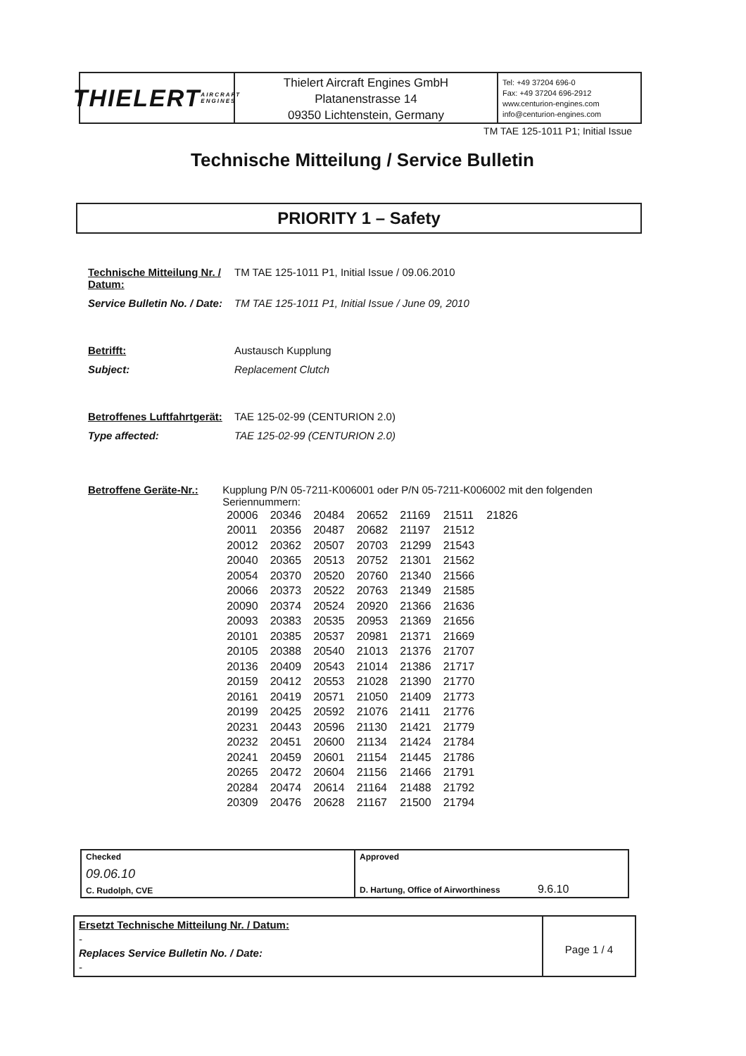THIELERT AIRCRAFT ENGINES
Thielert Aircraft Engines GmbH
Platanenstrasse 14
09350 Lichtenstein, Germany
Tel: +49 37204 696-0
Fax: +49 37204 696-2912
www.centurion-engines.com
info@centurion-engines.com
TM TAE 125-1011 P1; Initial Issue
Technische Mitteilung / Service Bulletin
PRIORITY 1 – Safety
Technische Mitteilung Nr. / Datum:
TM TAE 125-1011 P1, Initial Issue / 09.06.2010
Service Bulletin No. / Date:
TM TAE 125-1011 P1, Initial Issue / June 09, 2010
Betrifft: Austausch Kupplung
Subject: Replacement Clutch
Betroffenes Luftfahrtgerät:
TAE 125-02-99 (CENTURION 2.0)
Type affected: TAE 125-02-99 (CENTURION 2.0)
Betroffene Geräte-Nr.: Kupplung P/N 05-7211-K006001 oder P/N 05-7211-K006002 mit den folgenden Seriennummern:
| 20006 | 20346 | 20484 | 20652 | 21169 | 21511 | 21826 |
| 20011 | 20356 | 20487 | 20682 | 21197 | 21512 | |
| 20012 | 20362 | 20507 | 20703 | 21299 | 21543 | |
| 20040 | 20365 | 20513 | 20752 | 21301 | 21562 | |
| 20054 | 20370 | 20520 | 20760 | 21340 | 21566 | |
| 20066 | 20373 | 20522 | 20763 | 21349 | 21585 | |
| 20090 | 20374 | 20524 | 20920 | 21366 | 21636 | |
| 20093 | 20383 | 20535 | 20953 | 21369 | 21656 | |
| 20101 | 20385 | 20537 | 20981 | 21371 | 21669 | |
| 20105 | 20388 | 20540 | 21013 | 21376 | 21707 | |
| 20136 | 20409 | 20543 | 21014 | 21386 | 21717 | |
| 20159 | 20412 | 20553 | 21028 | 21390 | 21770 | |
| 20161 | 20419 | 20571 | 21050 | 21409 | 21773 | |
| 20199 | 20425 | 20592 | 21076 | 21411 | 21776 | |
| 20231 | 20443 | 20596 | 21130 | 21421 | 21779 | |
| 20232 | 20451 | 20600 | 21134 | 21424 | 21784 | |
| 20241 | 20459 | 20601 | 21154 | 21445 | 21786 | |
| 20265 | 20472 | 20604 | 21156 | 21466 | 21791 | |
| 20284 | 20474 | 20614 | 21164 | 21488 | 21792 | |
| 20309 | 20476 | 20628 | 21167 | 21500 | 21794 | |
Checked
09.06.10
C. Rudolph, CVE
Approved
D. Hartung, Office of Airworthiness 9.6.10
Ersetzt Technische Mitteilung Nr. / Datum:
-
Replaces Service Bulletin No. / Date:
-
Page 1 / 4